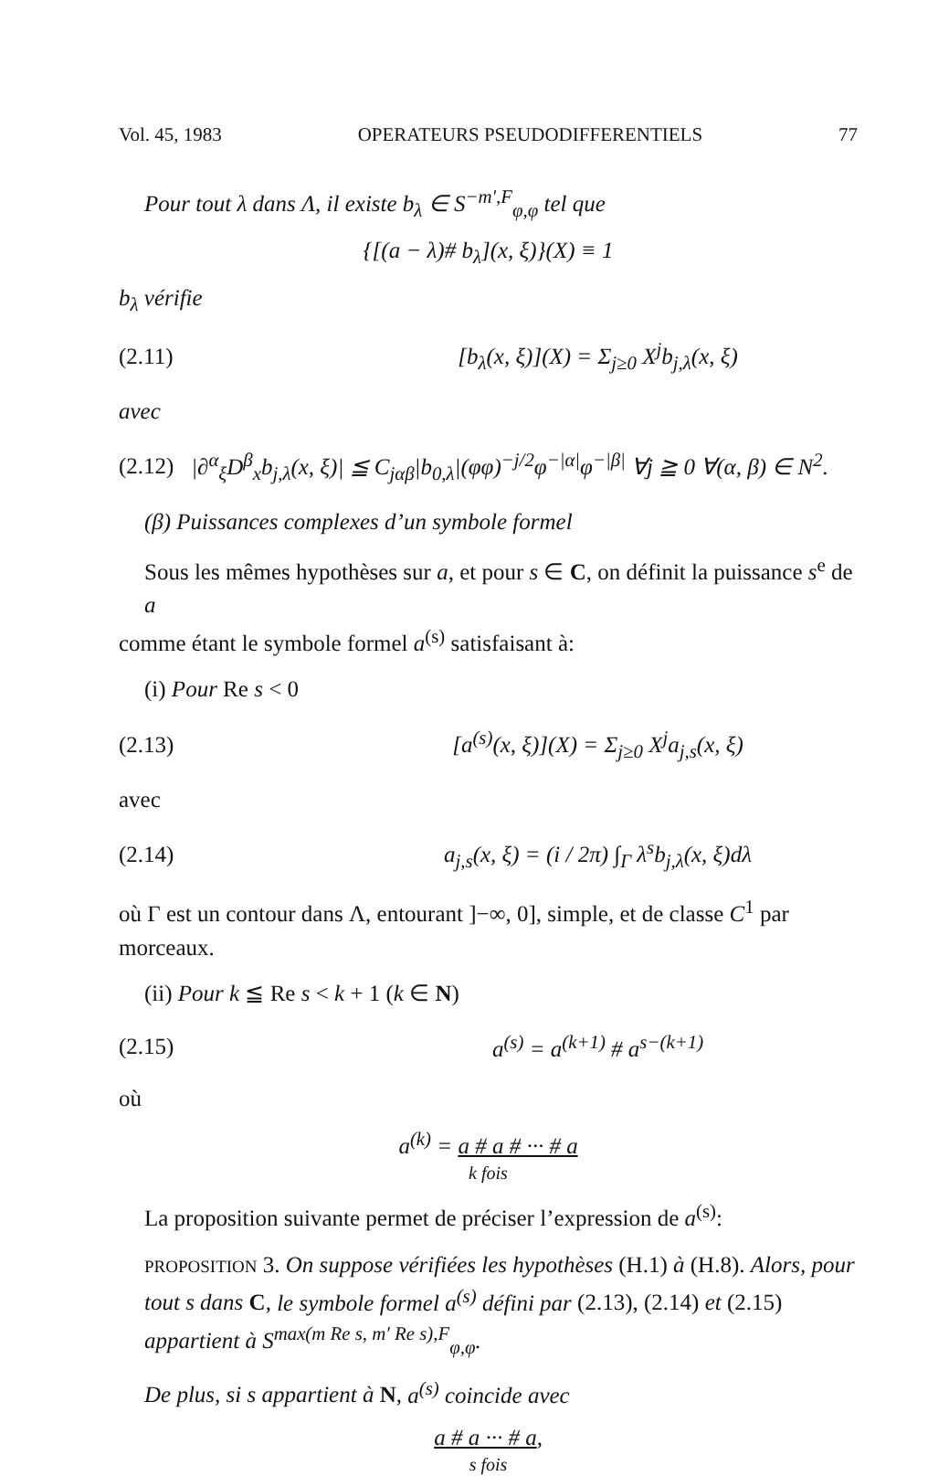Vol. 45, 1983 OPERATEURS PSEUDODIFFERENTIELS 77
Pour tout λ dans Λ, il existe b<sub>λ</sub> ∈ S<sup>−m′,F</sup><sub>φ,φ</sub> tel que
{[(a − λ)# b<sub>λ</sub>](x, ξ)}(X) ≡ 1
b<sub>λ</sub> vérifie
(2.11) [b<sub>λ</sub>(x, ξ)](X) = Σ<sub>j≥0</sub> X<sup>j</sup>b<sub>j,λ</sub>(x, ξ)
avec
(2.12) |∂<sup>α</sup><sub>ξ</sub>D<sup>β</sup><sub>x</sub>b<sub>j,λ</sub>(x, ξ)| ≦ C<sub>jαβ</sub>|b<sub>0,λ</sub>|(φφ)<sup>−j/2</sup>φ<sup>−|α|</sup>φ<sup>−|β|</sup> ∀j ≧ 0 ∀(α, β) ∈ N<sup>2</sup>.
(β) Puissances complexes d’un symbole formel
Sous les mêmes hypothèses sur a, et pour s ∈ C, on définit la puissance s<sup>e</sup> de a
comme étant le symbole formel a<sup>(s)</sup> satisfaisant à:
(i) Pour Re s < 0
(2.13) [a<sup>(s)</sup>(x, ξ)](X) = Σ<sub>j≥0</sub> X<sup>j</sup>a<sub>j,s</sub>(x, ξ)
avec
(2.14) a<sub>j,s</sub>(x, ξ) = (i / 2π) ∫<sub>Γ</sub> λ<sup>s</sup>b<sub>j,λ</sub>(x, ξ)dλ
où Γ est un contour dans Λ, entourant ]−∞, 0], simple, et de classe C<sup>1</sup> par morceaux.
(ii) Pour k ≦ Re s < k + 1 (k ∈ N)
(2.15) a<sup>(s)</sup> = a<sup>(k+1)</sup> # a<sup>s−(k+1)</sup>
où
a<sup>(k)</sup> = a # a # ··· # a
k fois
La proposition suivante permet de préciser l’expression de a<sup>(s)</sup>:
PROPOSITION 3. On suppose vérifiées les hypothèses (H.1) à (H.8). Alors, pour tout s dans C, le symbole formel a<sup>(s)</sup> défini par (2.13), (2.14) et (2.15) appartient à S<sup>max(m Re s, m′ Re s),F</sup><sub>φ,φ</sub>.
De plus, si s appartient à N, a<sup>(s)</sup> coincide avec
a # a ··· # a,
s fois